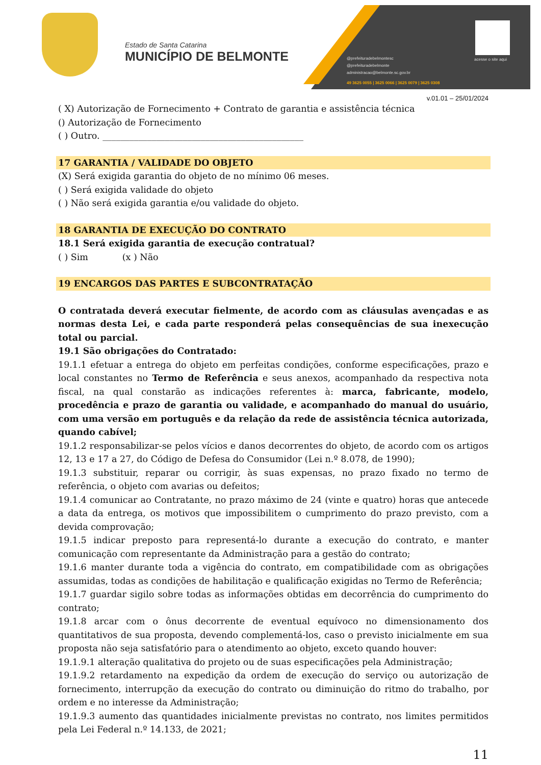Estado de Santa Catarina
MUNICÍPIO DE BELMONTE
@prefeituradebelmontesc
@prefeituradebelmonte
administracao@belmonte.sc.gov.br
49 3625 0055 | 3625 0066 | 3625 0079 | 3625 0308
acesse o site aqui
v.01.01 – 25/01/2024
( X) Autorização de Fornecimento + Contrato de garantia e assistência técnica
() Autorização de Fornecimento
( ) Outro. _____________________________________________
17 GARANTIA / VALIDADE DO OBJETO
(X) Será exigida garantia do objeto de no mínimo 06 meses.
( ) Será exigida validade do objeto
( ) Não será exigida garantia e/ou validade do objeto.
18 GARANTIA DE EXECUÇÃO DO CONTRATO
18.1 Será exigida garantia de execução contratual?
( ) Sim (x ) Não
19 ENCARGOS DAS PARTES E SUBCONTRATAÇÃO
O contratada deverá executar fielmente, de acordo com as cláusulas avençadas e as normas desta Lei, e cada parte responderá pelas consequências de sua inexecução total ou parcial.
19.1 São obrigações do Contratado:
19.1.1 efetuar a entrega do objeto em perfeitas condições, conforme especificações, prazo e local constantes no Termo de Referência e seus anexos, acompanhado da respectiva nota fiscal, na qual constarão as indicações referentes à: marca, fabricante, modelo, procedência e prazo de garantia ou validade, e acompanhado do manual do usuário, com uma versão em português e da relação da rede de assistência técnica autorizada, quando cabível;
19.1.2 responsabilizar-se pelos vícios e danos decorrentes do objeto, de acordo com os artigos 12, 13 e 17 a 27, do Código de Defesa do Consumidor (Lei n.º 8.078, de 1990);
19.1.3 substituir, reparar ou corrigir, às suas expensas, no prazo fixado no termo de referência, o objeto com avarias ou defeitos;
19.1.4 comunicar ao Contratante, no prazo máximo de 24 (vinte e quatro) horas que antecede a data da entrega, os motivos que impossibilitem o cumprimento do prazo previsto, com a devida comprovação;
19.1.5 indicar preposto para representá-lo durante a execução do contrato, e manter comunicação com representante da Administração para a gestão do contrato;
19.1.6 manter durante toda a vigência do contrato, em compatibilidade com as obrigações assumidas, todas as condições de habilitação e qualificação exigidas no Termo de Referência;
19.1.7 guardar sigilo sobre todas as informações obtidas em decorrência do cumprimento do contrato;
19.1.8 arcar com o ônus decorrente de eventual equívoco no dimensionamento dos quantitativos de sua proposta, devendo complementá-los, caso o previsto inicialmente em sua proposta não seja satisfatório para o atendimento ao objeto, exceto quando houver:
19.1.9.1 alteração qualitativa do projeto ou de suas especificações pela Administração;
19.1.9.2 retardamento na expedição da ordem de execução do serviço ou autorização de fornecimento, interrupção da execução do contrato ou diminuição do ritmo do trabalho, por ordem e no interesse da Administração;
19.1.9.3 aumento das quantidades inicialmente previstas no contrato, nos limites permitidos pela Lei Federal n.º 14.133, de 2021;
11